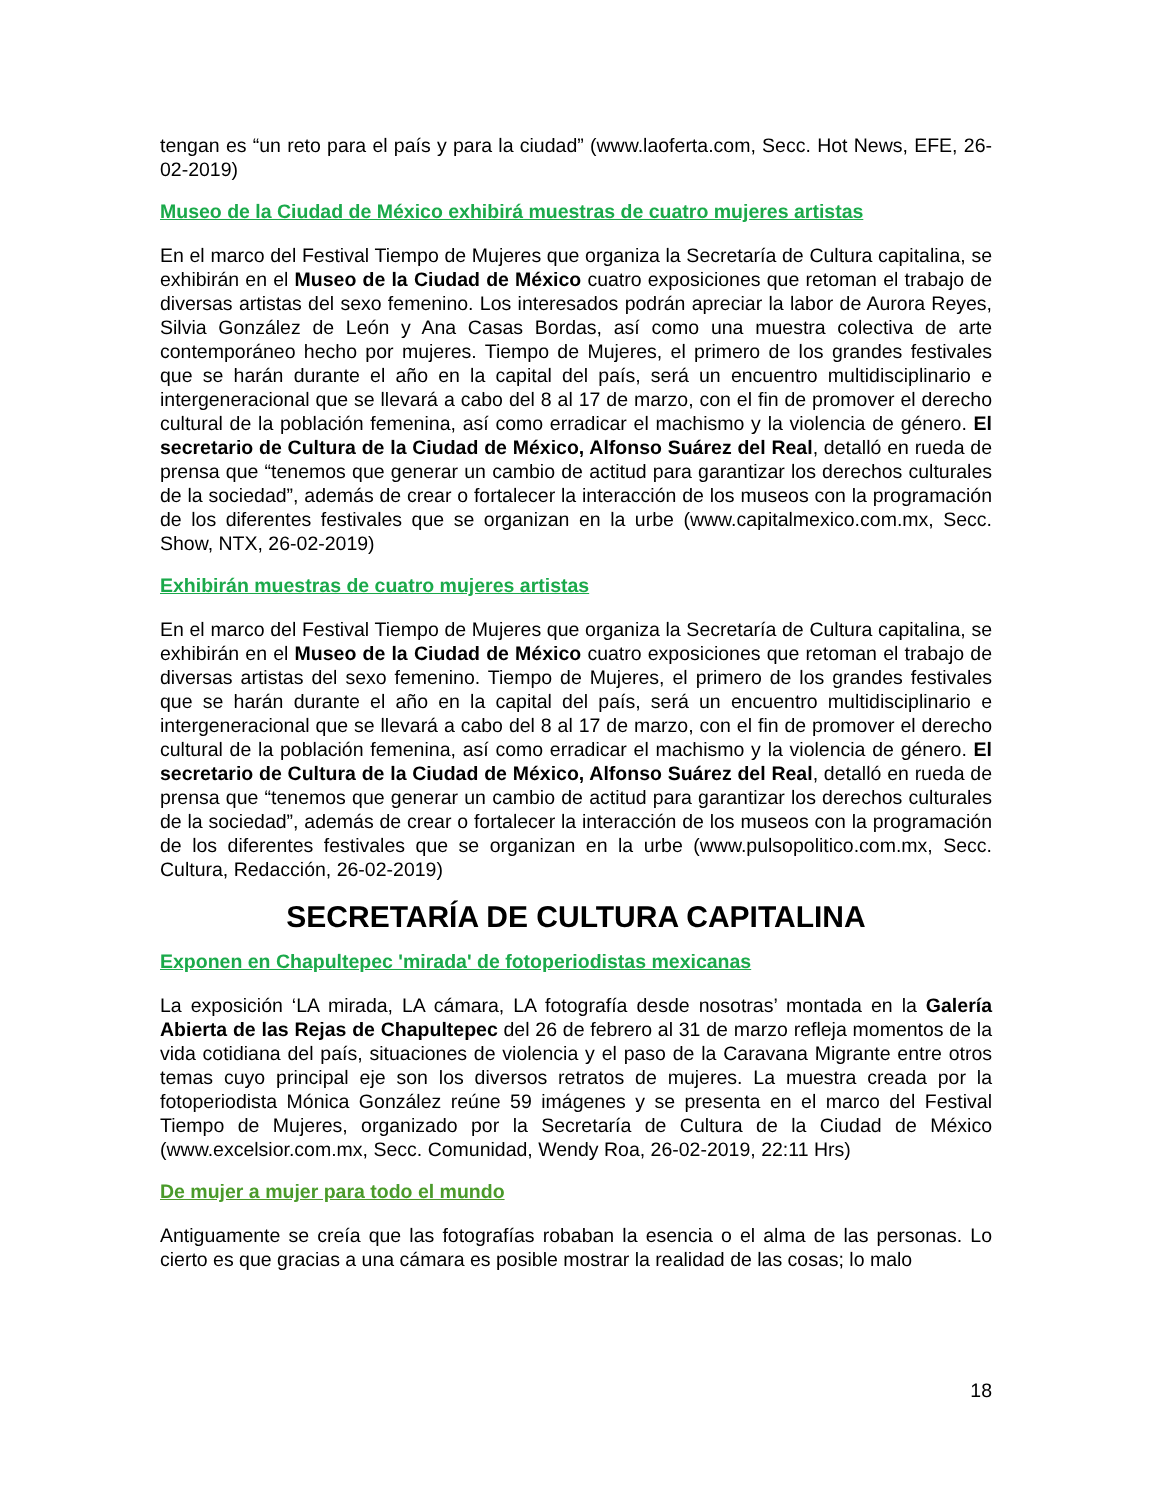tengan es “un reto para el país y para la ciudad” (www.laoferta.com, Secc. Hot News, EFE, 26-02-2019)
Museo de la Ciudad de México exhibirá muestras de cuatro mujeres artistas
En el marco del Festival Tiempo de Mujeres que organiza la Secretaría de Cultura capitalina, se exhibirán en el Museo de la Ciudad de México cuatro exposiciones que retoman el trabajo de diversas artistas del sexo femenino. Los interesados podrán apreciar la labor de Aurora Reyes, Silvia González de León y Ana Casas Bordas, así como una muestra colectiva de arte contemporáneo hecho por mujeres. Tiempo de Mujeres, el primero de los grandes festivales que se harán durante el año en la capital del país, será un encuentro multidisciplinario e intergeneracional que se llevará a cabo del 8 al 17 de marzo, con el fin de promover el derecho cultural de la población femenina, así como erradicar el machismo y la violencia de género. El secretario de Cultura de la Ciudad de México, Alfonso Suárez del Real, detalló en rueda de prensa que “tenemos que generar un cambio de actitud para garantizar los derechos culturales de la sociedad”, además de crear o fortalecer la interacción de los museos con la programación de los diferentes festivales que se organizan en la urbe (www.capitalmexico.com.mx, Secc. Show, NTX, 26-02-2019)
Exhibirán muestras de cuatro mujeres artistas
En el marco del Festival Tiempo de Mujeres que organiza la Secretaría de Cultura capitalina, se exhibirán en el Museo de la Ciudad de México cuatro exposiciones que retoman el trabajo de diversas artistas del sexo femenino. Tiempo de Mujeres, el primero de los grandes festivales que se harán durante el año en la capital del país, será un encuentro multidisciplinario e intergeneracional que se llevará a cabo del 8 al 17 de marzo, con el fin de promover el derecho cultural de la población femenina, así como erradicar el machismo y la violencia de género. El secretario de Cultura de la Ciudad de México, Alfonso Suárez del Real, detalló en rueda de prensa que “tenemos que generar un cambio de actitud para garantizar los derechos culturales de la sociedad”, además de crear o fortalecer la interacción de los museos con la programación de los diferentes festivales que se organizan en la urbe (www.pulsopolitico.com.mx, Secc. Cultura, Redacción, 26-02-2019)
SECRETARÍA DE CULTURA CAPITALINA
Exponen en Chapultepec 'mirada' de fotoperiodistas mexicanas
La exposición ‘LA mirada, LA cámara, LA fotografía desde nosotras’ montada en la Galería Abierta de las Rejas de Chapultepec del 26 de febrero al 31 de marzo refleja momentos de la vida cotidiana del país, situaciones de violencia y el paso de la Caravana Migrante entre otros temas cuyo principal eje son los diversos retratos de mujeres. La muestra creada por la fotoperiodista Mónica González reúne 59 imágenes y se presenta en el marco del Festival Tiempo de Mujeres, organizado por la Secretaría de Cultura de la Ciudad de México (www.excelsior.com.mx, Secc. Comunidad, Wendy Roa, 26-02-2019, 22:11 Hrs)
De mujer a mujer para todo el mundo
Antiguamente se creía que las fotografías robaban la esencia o el alma de las personas. Lo cierto es que gracias a una cámara es posible mostrar la realidad de las cosas; lo malo
18